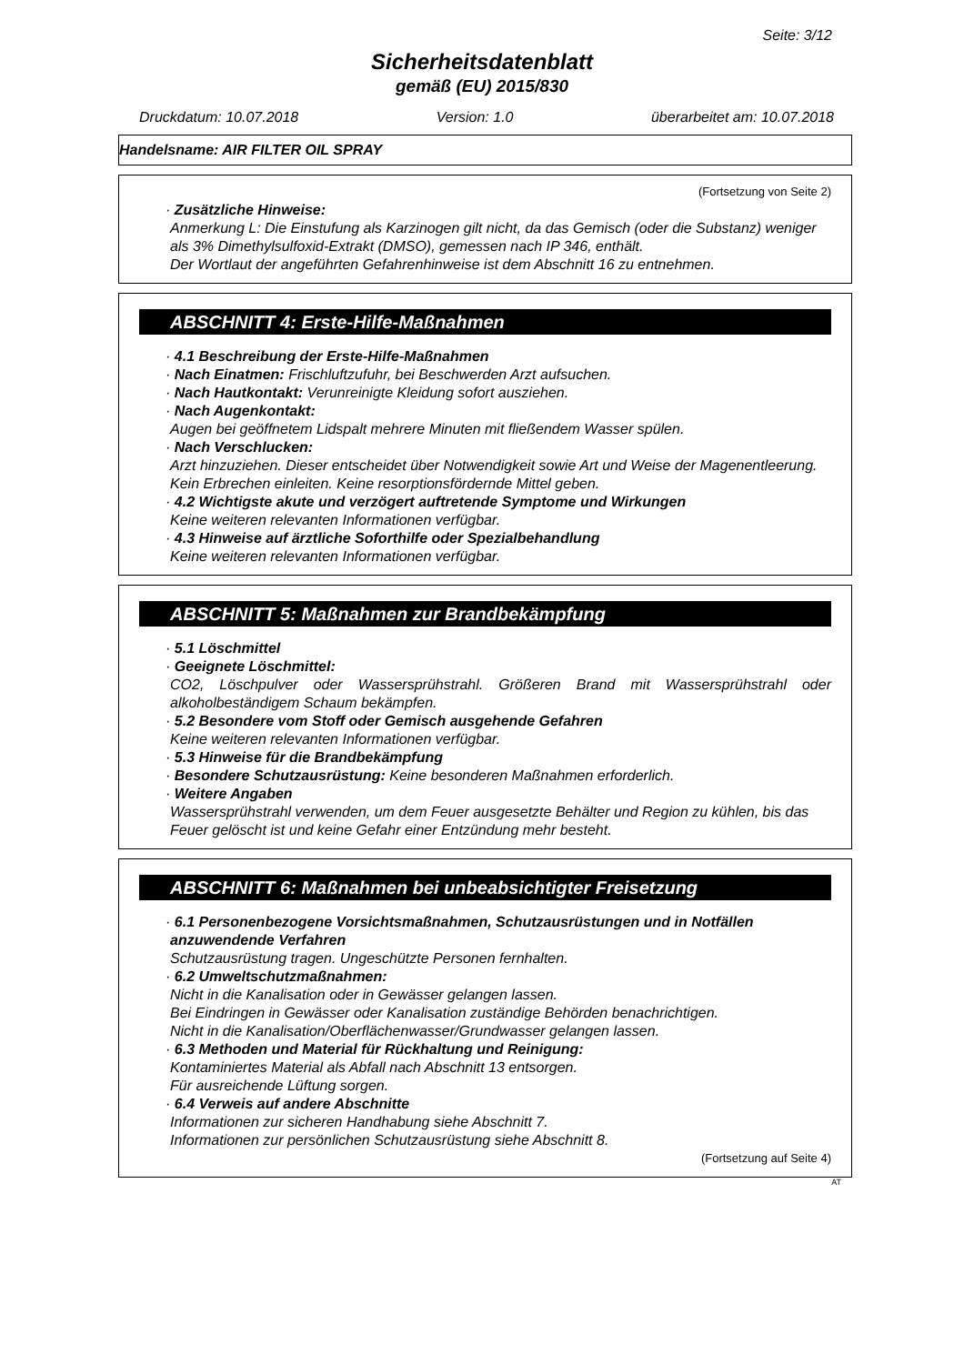Seite: 3/12
Sicherheitsdatenblatt
gemäß (EU) 2015/830
Druckdatum: 10.07.2018 Version: 1.0 überarbeitet am: 10.07.2018
Handelsname: AIR FILTER OIL SPRAY
(Fortsetzung von Seite 2)
· Zusätzliche Hinweise:
Anmerkung L: Die Einstufung als Karzinogen gilt nicht, da das Gemisch (oder die Substanz) weniger als 3% Dimethylsulfoxid-Extrakt (DMSO), gemessen nach IP 346, enthält.
Der Wortlaut der angeführten Gefahrenhinweise ist dem Abschnitt 16 zu entnehmen.
ABSCHNITT 4: Erste-Hilfe-Maßnahmen
· 4.1 Beschreibung der Erste-Hilfe-Maßnahmen
· Nach Einatmen: Frischluftzufuhr, bei Beschwerden Arzt aufsuchen.
· Nach Hautkontakt: Verunreinigte Kleidung sofort ausziehen.
· Nach Augenkontakt:
Augen bei geöffnetem Lidspalt mehrere Minuten mit fließendem Wasser spülen.
· Nach Verschlucken:
Arzt hinzuziehen. Dieser entscheidet über Notwendigkeit sowie Art und Weise der Magenentleerung.
Kein Erbrechen einleiten. Keine resorptionsfördernde Mittel geben.
· 4.2 Wichtigste akute und verzögert auftretende Symptome und Wirkungen
Keine weiteren relevanten Informationen verfügbar.
· 4.3 Hinweise auf ärztliche Soforthilfe oder Spezialbehandlung
Keine weiteren relevanten Informationen verfügbar.
ABSCHNITT 5: Maßnahmen zur Brandbekämpfung
· 5.1 Löschmittel
· Geeignete Löschmittel:
CO2, Löschpulver oder Wassersprühstrahl. Größeren Brand mit Wassersprühstrahl oder alkoholbeständigem Schaum bekämpfen.
· 5.2 Besondere vom Stoff oder Gemisch ausgehende Gefahren
Keine weiteren relevanten Informationen verfügbar.
· 5.3 Hinweise für die Brandbekämpfung
· Besondere Schutzausrüstung: Keine besonderen Maßnahmen erforderlich.
· Weitere Angaben
Wassersprühstrahl verwenden, um dem Feuer ausgesetzte Behälter und Region zu kühlen, bis das Feuer gelöscht ist und keine Gefahr einer Entzündung mehr besteht.
ABSCHNITT 6: Maßnahmen bei unbeabsichtigter Freisetzung
· 6.1 Personenbezogene Vorsichtsmaßnahmen, Schutzausrüstungen und in Notfällen anzuwendende Verfahren
Schutzausrüstung tragen. Ungeschützte Personen fernhalten.
· 6.2 Umweltschutzmaßnahmen:
Nicht in die Kanalisation oder in Gewässer gelangen lassen.
Bei Eindringen in Gewässer oder Kanalisation zuständige Behörden benachrichtigen.
Nicht in die Kanalisation/Oberflächenwasser/Grundwasser gelangen lassen.
· 6.3 Methoden und Material für Rückhaltung und Reinigung:
Kontaminiertes Material als Abfall nach Abschnitt 13 entsorgen.
Für ausreichende Lüftung sorgen.
· 6.4 Verweis auf andere Abschnitte
Informationen zur sicheren Handhabung siehe Abschnitt 7.
Informationen zur persönlichen Schutzausrüstung siehe Abschnitt 8.
(Fortsetzung auf Seite 4)
AT